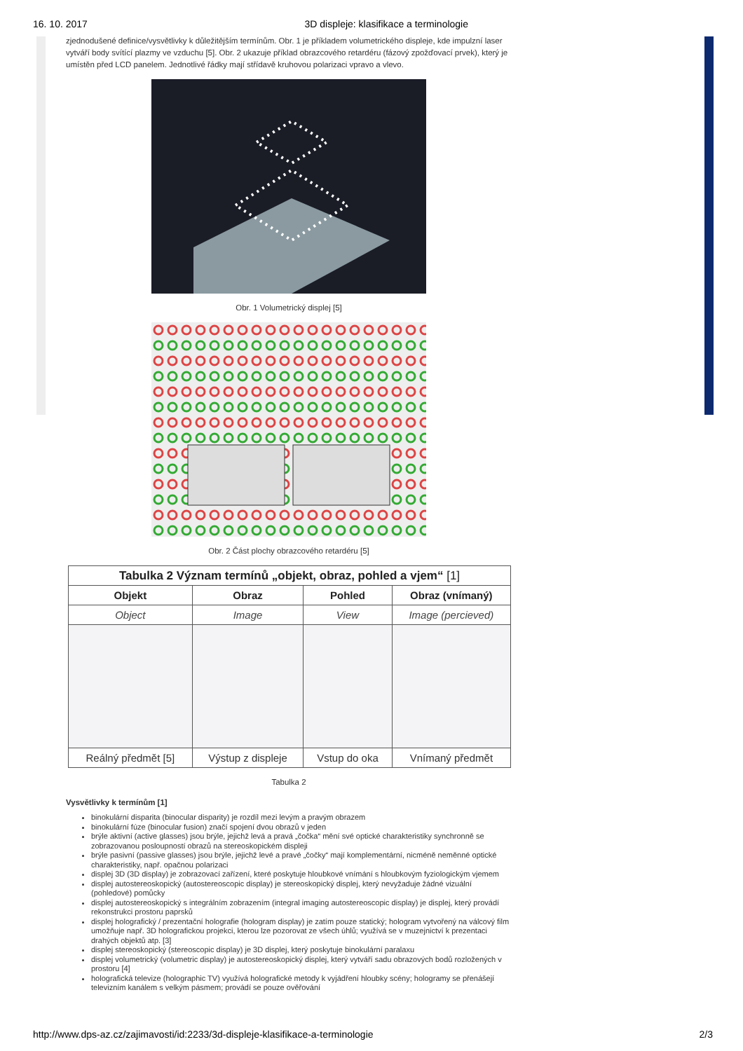16. 10. 2017 3D displeje: klasifikace a terminologie
zjednodušené definice/vysvětlivky k důležitějším termínům. Obr. 1 je příkladem volumetrického displeje, kde impulzní laser vytváří body svítící plazmy ve vzduchu [5]. Obr. 2 ukazuje příklad obrazcového retardéru (fázový zpožďovací prvek), který je umístěn před LCD panelem. Jednotlivé řádky mají střídavě kruhovou polarizaci vpravo a vlevo.
Obr. 1 Volumetrický displej [5]
Obr. 2 Část plochy obrazcového retardéru [5]
| Tabulka 2 Význam termínů „objekt, obraz, pohled a vjem“ [1] | | | |
| --- | --- | --- | --- |
| Objekt | Obraz | Pohled | Obraz (vnímaný) |
| Object | Image | View | Image (percieved) |
| Reálný předmět [5] | Výstup z displeje | Vstup do oka | Vnímaný předmět |
Tabulka 2
Vysvětlivky k termínům [1]
binokulární disparita (binocular disparity) je rozdíl mezi levým a pravým obrazem
binokulární fúze (binocular fusion) značí spojení dvou obrazů v jeden
brýle aktivní (active glasses) jsou brýle, jejichž levá a pravá „čočka“ mění své optické charakteristiky synchronně se zobrazovanou posloupností obrazů na stereoskopickém displeji
brýle pasivní (passive glasses) jsou brýle, jejichž levé a pravé „čočky“ mají komplementární, nicméně neměnné optické charakteristiky, např. opačnou polarizaci
displej 3D (3D display) je zobrazovací zařízení, které poskytuje hloubkové vnímání s hloubkovým fyziologickým vjemem
displej autostereoskopický (autostereoscopic display) je stereoskopický displej, který nevyžaduje žádné vizuální (pohledové) pomůcky
displej autostereoskopický s integrálním zobrazením (integral imaging autostereoscopic display) je displej, který provádí rekonstrukci prostoru paprsků
displej holografický / prezentační holografie (hologram display) je zatím pouze statický; hologram vytvořený na válcový film umožňuje např. 3D holografickou projekci, kterou lze pozorovat ze všech úhlů; využívá se v muzejnictví k prezentaci drahých objektů atp. [3]
displej stereoskopický (stereoscopic display) je 3D displej, který poskytuje binokulární paralaxu
displej volumetrický (volumetric display) je autostereoskopický displej, který vytváří sadu obrazových bodů rozložených v prostoru [4]
holografická televize (holographic TV) využívá holografické metody k vyjádření hloubky scény; hologramy se přenášejí televizním kanálem s velkým pásmem; provádí se pouze ověřování
http://www.dps-az.cz/zajimavosti/id:2233/3d-displeje-klasifikace-a-terminologie 2/3